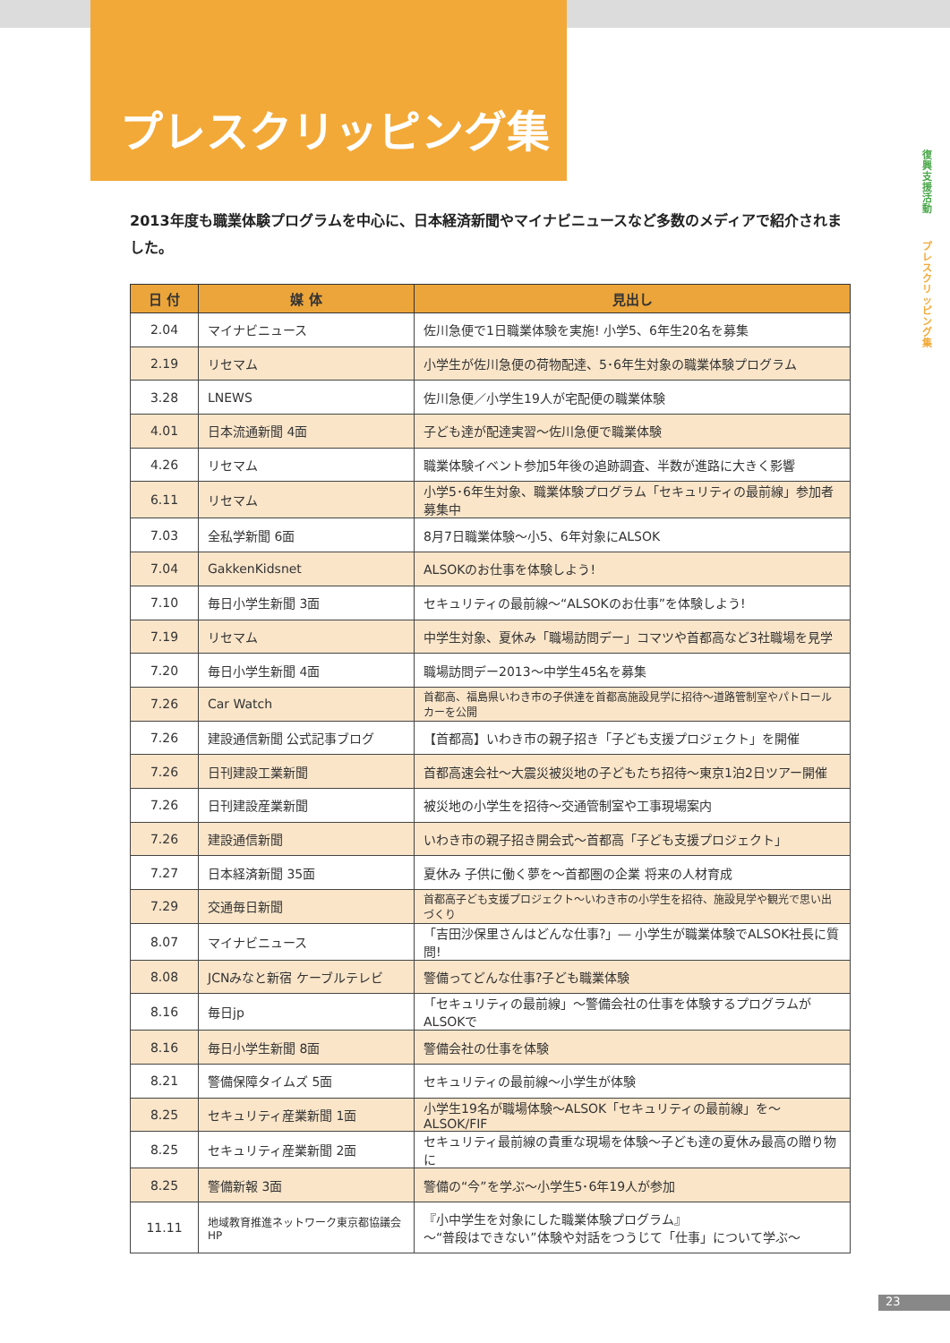プレスクリッピング集
復興支援活動
プレスクリッピング集
2013年度も職業体験プログラムを中心に、日本経済新聞やマイナビニュースなど多数のメディアで紹介されました。
| 日 付 | 媒 体 | 見出し |
| --- | --- | --- |
| 2.04 | マイナビニュース | 佐川急便で1日職業体験を実施! 小学5、6年生20名を募集 |
| 2.19 | リセマム | 小学生が佐川急便の荷物配達、5･6年生対象の職業体験プログラム |
| 3.28 | LNEWS | 佐川急便／小学生19人が宅配便の職業体験 |
| 4.01 | 日本流通新聞 4面 | 子ども達が配達実習～佐川急便で職業体験 |
| 4.26 | リセマム | 職業体験イベント参加5年後の追跡調査、半数が進路に大きく影響 |
| 6.11 | リセマム | 小学5･6年生対象、職業体験プログラム「セキュリティの最前線」参加者募集中 |
| 7.03 | 全私学新聞 6面 | 8月7日職業体験～小5、6年対象にALSOK |
| 7.04 | GakkenKidsnet | ALSOKのお仕事を体験しよう! |
| 7.10 | 毎日小学生新聞 3面 | セキュリティの最前線～“ALSOKのお仕事”を体験しよう! |
| 7.19 | リセマム | 中学生対象、夏休み「職場訪問デー」コマツや首都高など3社職場を見学 |
| 7.20 | 毎日小学生新聞 4面 | 職場訪問デー2013～中学生45名を募集 |
| 7.26 | Car Watch | 首都高、福島県いわき市の子供達を首都高施設見学に招待～道路管制室やパトロールカーを公開 |
| 7.26 | 建設通信新聞 公式記事ブログ | 【首都高】いわき市の親子招き「子ども支援プロジェクト」を開催 |
| 7.26 | 日刊建設工業新聞 | 首都高速会社～大震災被災地の子どもたち招待～東京1泊2日ツアー開催 |
| 7.26 | 日刊建設産業新聞 | 被災地の小学生を招待～交通管制室や工事現場案内 |
| 7.26 | 建設通信新聞 | いわき市の親子招き開会式～首都高「子ども支援プロジェクト」 |
| 7.27 | 日本経済新聞 35面 | 夏休み 子供に働く夢を～首都圏の企業 将来の人材育成 |
| 7.29 | 交通毎日新聞 | 首都高子ども支援プロジェクト～いわき市の小学生を招待、施設見学や観光で思い出づくり |
| 8.07 | マイナビニュース | 「吉田沙保里さんはどんな仕事?」― 小学生が職業体験でALSOK社長に質問! |
| 8.08 | JCNみなと新宿 ケーブルテレビ | 警備ってどんな仕事?子ども職業体験 |
| 8.16 | 毎日jp | 「セキュリティの最前線」～警備会社の仕事を体験するプログラムがALSOKで |
| 8.16 | 毎日小学生新聞 8面 | 警備会社の仕事を体験 |
| 8.21 | 警備保障タイムズ 5面 | セキュリティの最前線～小学生が体験 |
| 8.25 | セキュリティ産業新聞 1面 | 小学生19名が職場体験～ALSOK「セキュリティの最前線」を～ALSOK/FIF |
| 8.25 | セキュリティ産業新聞 2面 | セキュリティ最前線の貴重な現場を体験～子ども達の夏休み最高の贈り物に |
| 8.25 | 警備新報 3面 | 警備の“今”を学ぶ～小学生5･6年19人が参加 |
| 11.11 | 地域教育推進ネットワーク東京都協議会HP | 『小中学生を対象にした職業体験プログラム』 ～“普段はできない”体験や対話をつうじて「仕事」について学ぶ～ |
23